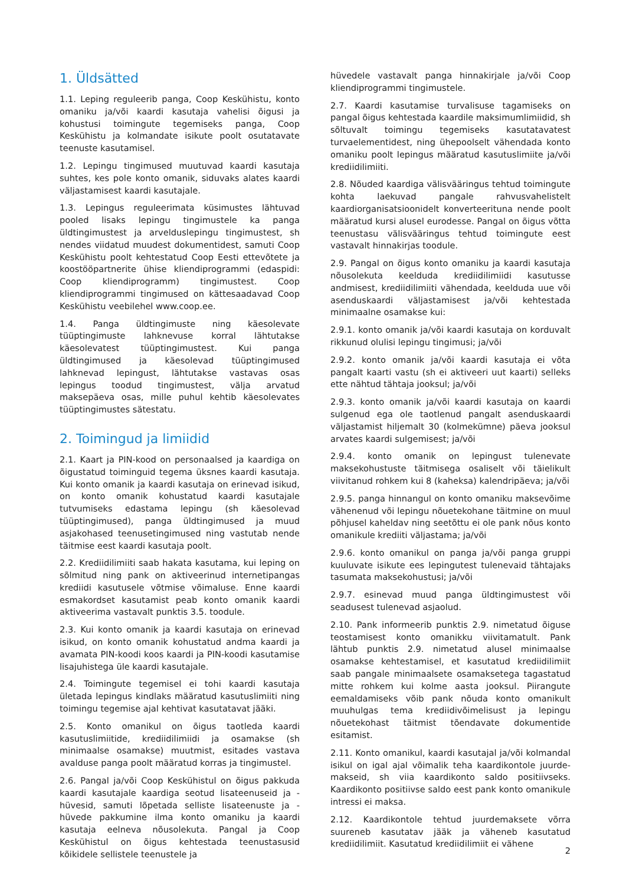1. Üldsätted
1.1. Leping reguleerib panga, Coop Keskühistu, konto omaniku ja/või kaardi kasutaja vahelisi õigusi ja kohustusi toimingute tegemiseks panga, Coop Keskühistu ja kolmandate isikute poolt osutatavate teenuste kasutamisel.
1.2. Lepingu tingimused muutuvad kaardi kasutaja suhtes, kes pole konto omanik, siduvaks alates kaardi väljastamisest kaardi kasutajale.
1.3. Lepingus reguleerimata küsimustes lähtuvad pooled lisaks lepingu tingimustele ka panga üldtingimustest ja arvelduslepingu tingimustest, sh nendes viidatud muudest dokumentidest, samuti Coop Keskühistu poolt kehtestatud Coop Eesti ettevõtete ja koostööpartnerite ühise kliendiprogrammi (edaspidi: Coop kliendiprogramm) tingimustest. Coop kliendiprogrammi tingimused on kättesaadavad Coop Keskühistu veebilehel www.coop.ee.
1.4. Panga üldtingimuste ning käesolevate tüüptingimuste lahknevuse korral lähtutakse käesolevatest tüüptingimustest. Kui panga üldtingimused ja käesolevad tüüptingimused lahknevad lepingust, lähtutakse vastavas osas lepingus toodud tingimustest, välja arvatud maksepäeva osas, mille puhul kehtib käesolevates tüüptingimustes sätestatu.
2. Toimingud ja limiidid
2.1. Kaart ja PIN-kood on personaalsed ja kaardiga on õigustatud toiminguid tegema üksnes kaardi kasutaja. Kui konto omanik ja kaardi kasutaja on erinevad isikud, on konto omanik kohustatud kaardi kasutajale tutvumiseks edastama lepingu (sh käesolevad tüüptingimused), panga üldtingimused ja muud asjakohased teenusetingimused ning vastutab nende täitmise eest kaardi kasutaja poolt.
2.2. Krediidilimiiti saab hakata kasutama, kui leping on sõlmitud ning pank on aktiveerinud internetipangas krediidi kasutusele võtmise võimaluse. Enne kaardi esmakordset kasutamist peab konto omanik kaardi aktiveerima vastavalt punktis 3.5. toodule.
2.3. Kui konto omanik ja kaardi kasutaja on erinevad isikud, on konto omanik kohustatud andma kaardi ja avamata PIN-koodi koos kaardi ja PIN-koodi kasutamise lisajuhistega üle kaardi kasutajale.
2.4. Toimingute tegemisel ei tohi kaardi kasutaja ületada lepingus kindlaks määratud kasutuslimiiti ning toimingu tegemise ajal kehtivat kasutatavat jääki.
2.5. Konto omanikul on õigus taotleda kaardi kasutuslimiitide, krediidilimiidi ja osamakse (sh minimaalse osamakse) muutmist, esitades vastava avalduse panga poolt määratud korras ja tingimustel.
2.6. Pangal ja/või Coop Keskühistul on õigus pakkuda kaardi kasutajale kaardiga seotud lisateenuseid ja -hüvesid, samuti lõpetada selliste lisateenuste ja -hüvede pakkumine ilma konto omaniku ja kaardi kasutaja eelneva nõusolekuta. Pangal ja Coop Keskühistul on õigus kehtestada teenustasusid kõikidele sellistele teenustele ja
hüvedele vastavalt panga hinnakirjale ja/või Coop kliendiprogrammi tingimustele.
2.7. Kaardi kasutamise turvalisuse tagamiseks on pangal õigus kehtestada kaardile maksimumlimiidid, sh sõltuvalt toimingu tegemiseks kasutatavatest turvaelementidest, ning ühepoolselt vähendada konto omaniku poolt lepingus määratud kasutuslimiite ja/või krediidilimiiti.
2.8. Nõuded kaardiga välisvääringus tehtud toimingute kohta laekuvad pangale rahvusvahelistelt kaardiorganisatsioonidelt konverteerituna nende poolt määratud kursi alusel eurodesse. Pangal on õigus võtta teenustasu välisvääringus tehtud toimingute eest vastavalt hinnakirjas toodule.
2.9. Pangal on õigus konto omaniku ja kaardi kasutaja nõusolekuta keelduda krediidilimiidi kasutusse andmisest, krediidilimiiti vähendada, keelduda uue või asenduskaardi väljastamisest ja/või kehtestada minimaalne osamakse kui:
2.9.1. konto omanik ja/või kaardi kasutaja on korduvalt rikkunud olulisi lepingu tingimusi; ja/või
2.9.2. konto omanik ja/või kaardi kasutaja ei võta pangalt kaarti vastu (sh ei aktiveeri uut kaarti) selleks ette nähtud tähtaja jooksul; ja/või
2.9.3. konto omanik ja/või kaardi kasutaja on kaardi sulgenud ega ole taotlenud pangalt asenduskaardi väljastamist hiljemalt 30 (kolmekümne) päeva jooksul arvates kaardi sulgemisest; ja/või
2.9.4. konto omanik on lepingust tulenevate maksekohustuste täitmisega osaliselt või täielikult viivitanud rohkem kui 8 (kaheksa) kalendripäeva; ja/või
2.9.5. panga hinnangul on konto omaniku maksevõime vähenenud või lepingu nõuetekohane täitmine on muul põhjusel kaheldav ning seetõttu ei ole pank nõus konto omanikule krediiti väljastama; ja/või
2.9.6. konto omanikul on panga ja/või panga gruppi kuuluvate isikute ees lepingutest tulenevaid tähtajaks tasumata maksekohustusi; ja/või
2.9.7. esinevad muud panga üldtingimustest või seadusest tulenevad asjaolud.
2.10. Pank informeerib punktis 2.9. nimetatud õiguse teostamisest konto omanikku viivitamatult. Pank lähtub punktis 2.9. nimetatud alusel minimaalse osamakse kehtestamisel, et kasutatud krediidilimiit saab pangale minimaalsete osamaksetega tagastatud mitte rohkem kui kolme aasta jooksul. Piirangute eemaldamiseks võib pank nõuda konto omanikult muuhulgas tema krediidivõimelisust ja lepingu nõuetekohast täitmist tõendavate dokumentide esitamist.
2.11. Konto omanikul, kaardi kasutajal ja/või kolmandal isikul on igal ajal võimalik teha kaardikontole juurde-makseid, sh viia kaardikonto saldo positiivseks. Kaardikonto positiivse saldo eest pank konto omanikule intressi ei maksa.
2.12. Kaardikontole tehtud juurdemaksete võrra suureneb kasutatav jääk ja väheneb kasutatud krediidilimiit. Kasutatud krediidilimiit ei vähene
2